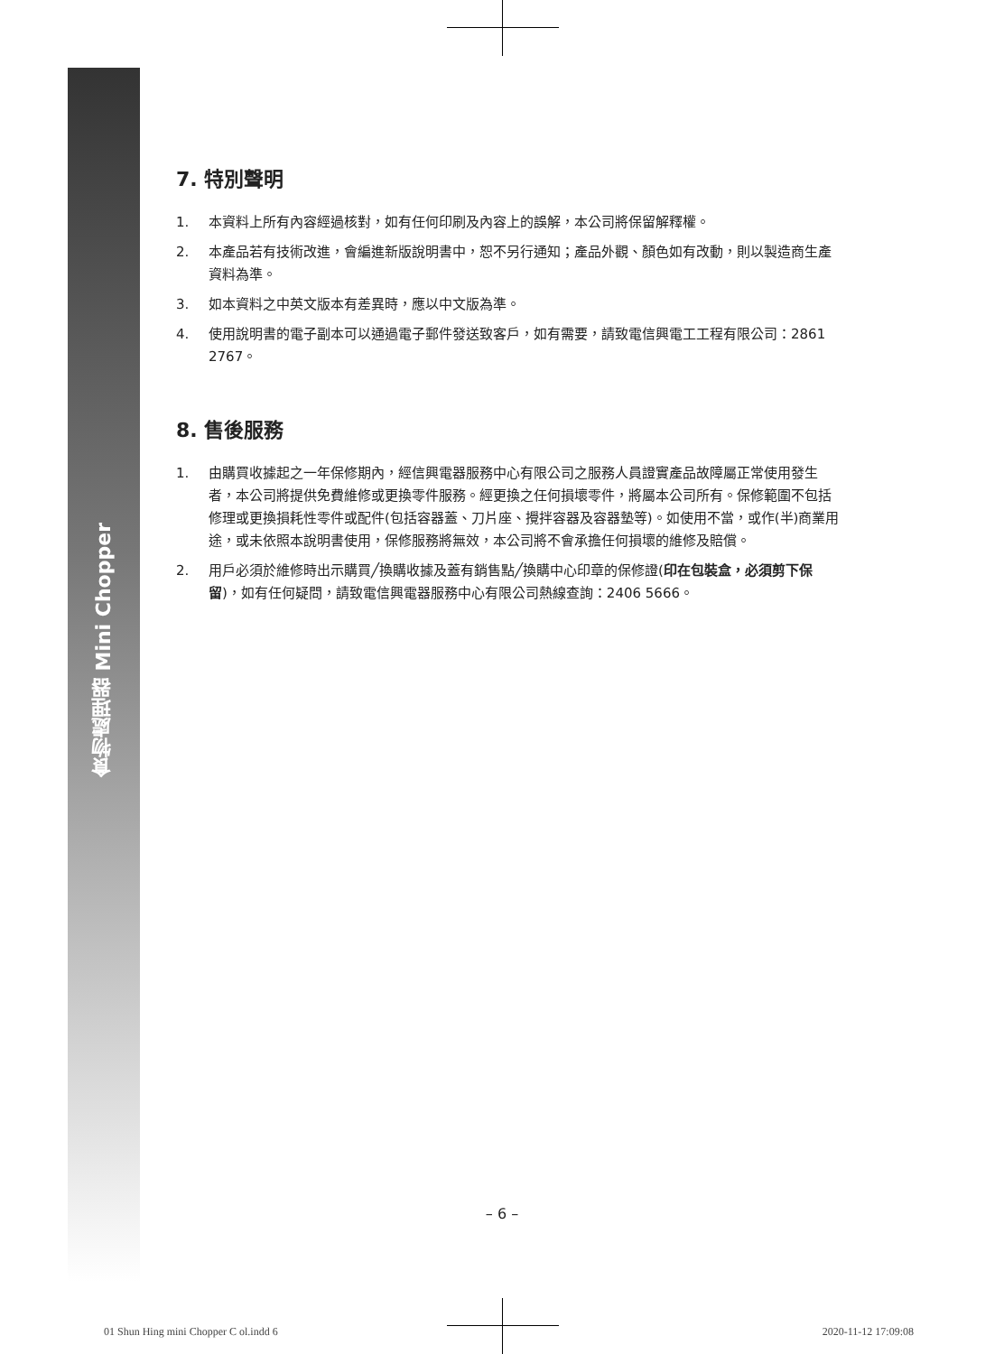食物處理器 Mini Chopper
7. 特別聲明
1. 本資料上所有內容經過核對，如有任何印刷及內容上的誤解，本公司將保留解釋權。
2. 本產品若有技術改進，會編進新版說明書中，恕不另行通知；產品外觀、顏色如有改動，則以製造商生產資料為準。
3. 如本資料之中英文版本有差異時，應以中文版為準。
4. 使用說明書的電子副本可以通過電子郵件發送致客戶，如有需要，請致電信興電工工程有限公司：2861 2767。
8. 售後服務
1. 由購買收據起之一年保修期內，經信興電器服務中心有限公司之服務人員證實產品故障屬正常使用發生者，本公司將提供免費維修或更換零件服務。經更換之任何損壞零件，將屬本公司所有。保修範圍不包括修理或更換損耗性零件或配件(包括容器蓋、刀片座、攪拌容器及容器墊等)。如使用不當，或作(半)商業用途，或未依照本說明書使用，保修服務將無效，本公司將不會承擔任何損壞的維修及賠償。
2. 用戶必須於維修時出示購買╱換購收據及蓋有銷售點╱換購中心印章的保修證(印在包裝盒，必須剪下保留)，如有任何疑問，請致電信興電器服務中心有限公司熱線查詢：2406 5666。
– 6 –
01 Shun Hing mini Chopper C ol.indd 6 2020-11-12 17:09:08